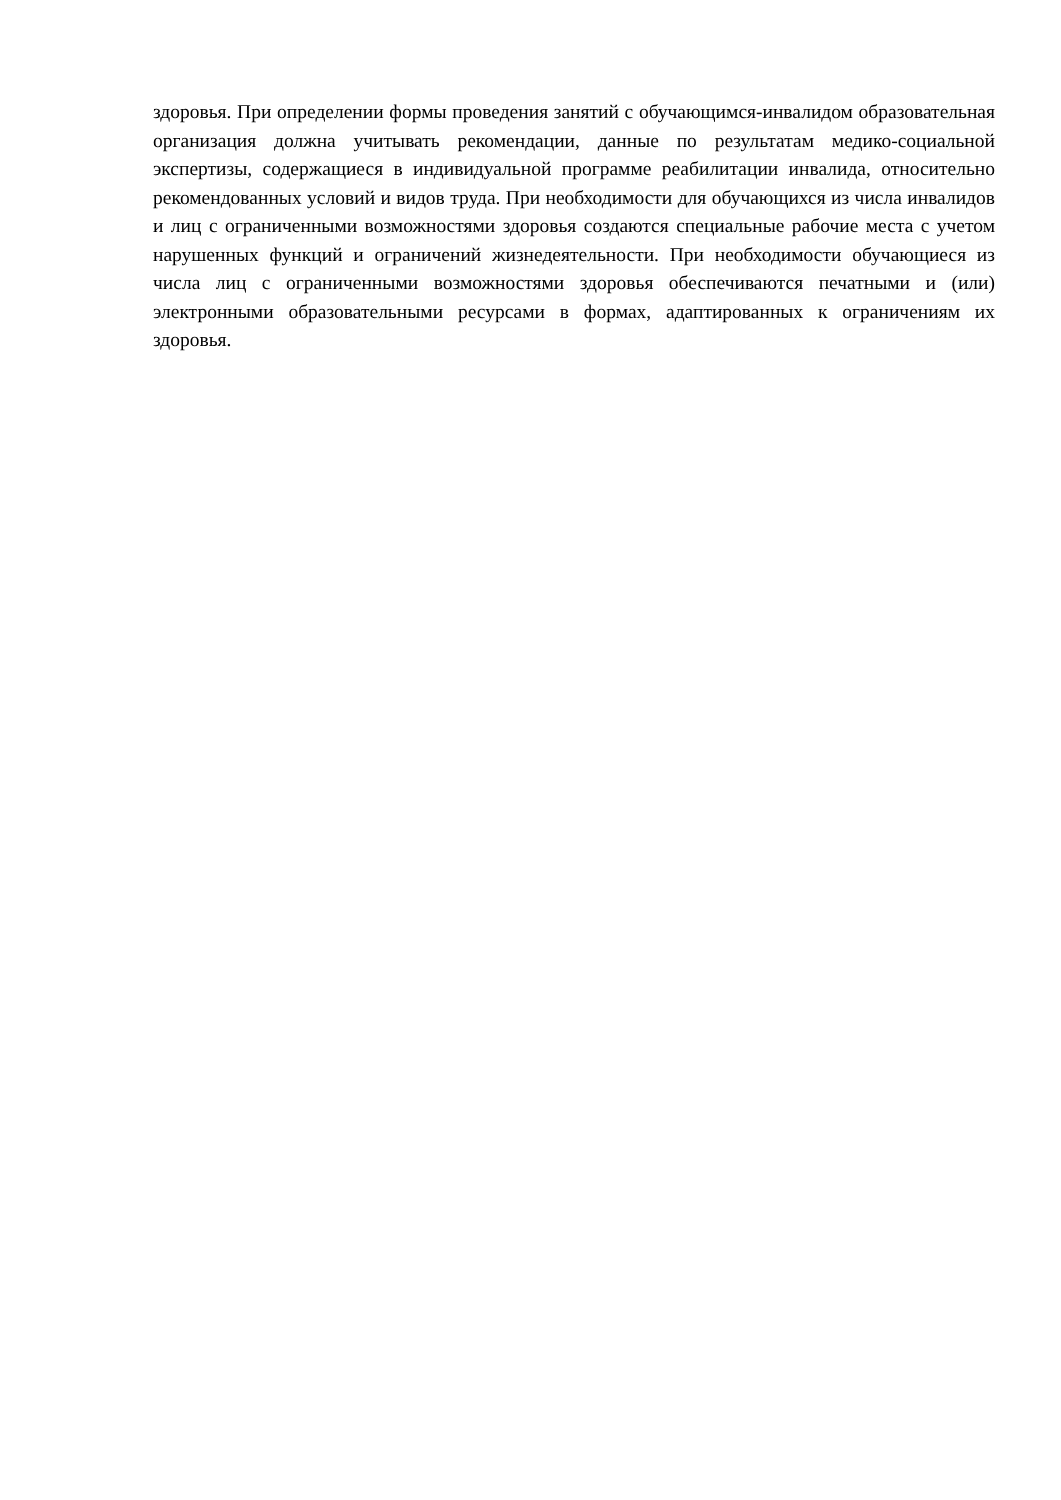здоровья. При определении формы проведения занятий с обучающимся-инвалидом образовательная организация должна учитывать рекомендации, данные по результатам медико-социальной экспертизы, содержащиеся в индивидуальной программе реабилитации инвалида, относительно рекомендованных условий и видов труда. При необходимости для обучающихся из числа инвалидов и лиц с ограниченными возможностями здоровья создаются специальные рабочие места с учетом нарушенных функций и ограничений жизнедеятельности. При необходимости обучающиеся из числа лиц с ограниченными возможностями здоровья обеспечиваются печатными и (или) электронными образовательными ресурсами в формах, адаптированных к ограничениям их здоровья.